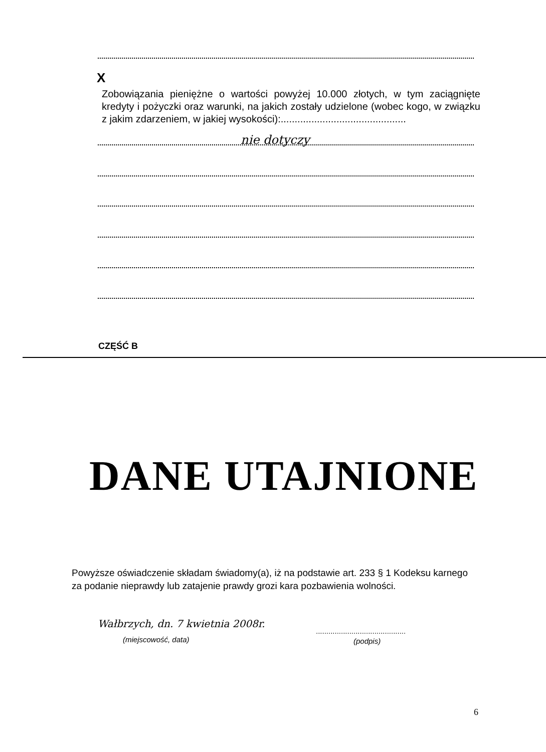X
Zobowiązania pieniężne o wartości powyżej 10.000 złotych, w tym zaciągnięte kredyty i pożyczki oraz warunki, na jakich zostały udzielone (wobec kogo, w związku z jakim zdarzeniem, w jakiej wysokości):.............................................
nie dotyczy
CZĘŚĆ B
DANE UTAJNIONE
Powyższe oświadczenie składam świadomy(a), iż na podstawie art. 233 § 1 Kodeksu karnego za podanie nieprawdy lub zatajenie prawdy grozi kara pozbawienia wolności.
Wałbrzych, dn. 7 kwietnia 2008r.
(miejscowość, data)
...........................................
(podpis)
6